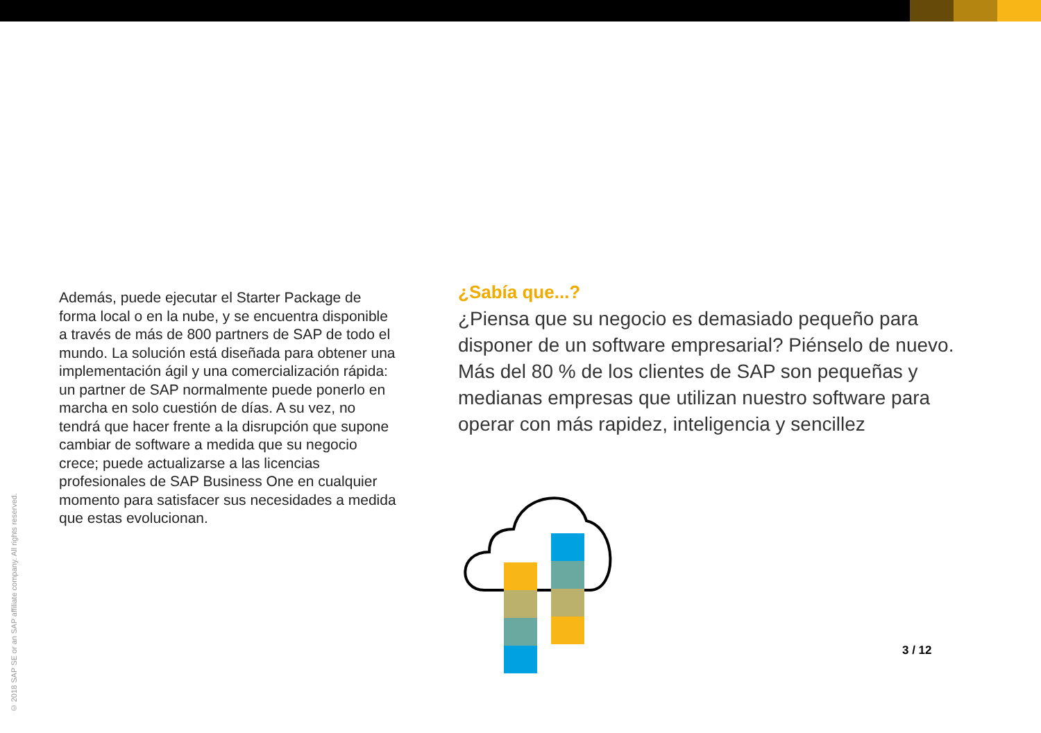Además, puede ejecutar el Starter Package de forma local o en la nube, y se encuentra disponible a través de más de 800 partners de SAP de todo el mundo. La solución está diseñada para obtener una implementación ágil y una comercialización rápida: un partner de SAP normalmente puede ponerlo en marcha en solo cuestión de días. A su vez, no tendrá que hacer frente a la disrupción que supone cambiar de software a medida que su negocio crece; puede actualizarse a las licencias profesionales de SAP Business One en cualquier momento para satisfacer sus necesidades a medida que estas evolucionan.
¿Sabía que...?
¿Piensa que su negocio es demasiado pequeño para disponer de un software empresarial? Piénselo de nuevo. Más del 80 % de los clientes de SAP son pequeñas y medianas empresas que utilizan nuestro software para operar con más rapidez, inteligencia y sencillez
3 / 12
© 2018 SAP SE or an SAP affiliate company. All rights reserved.